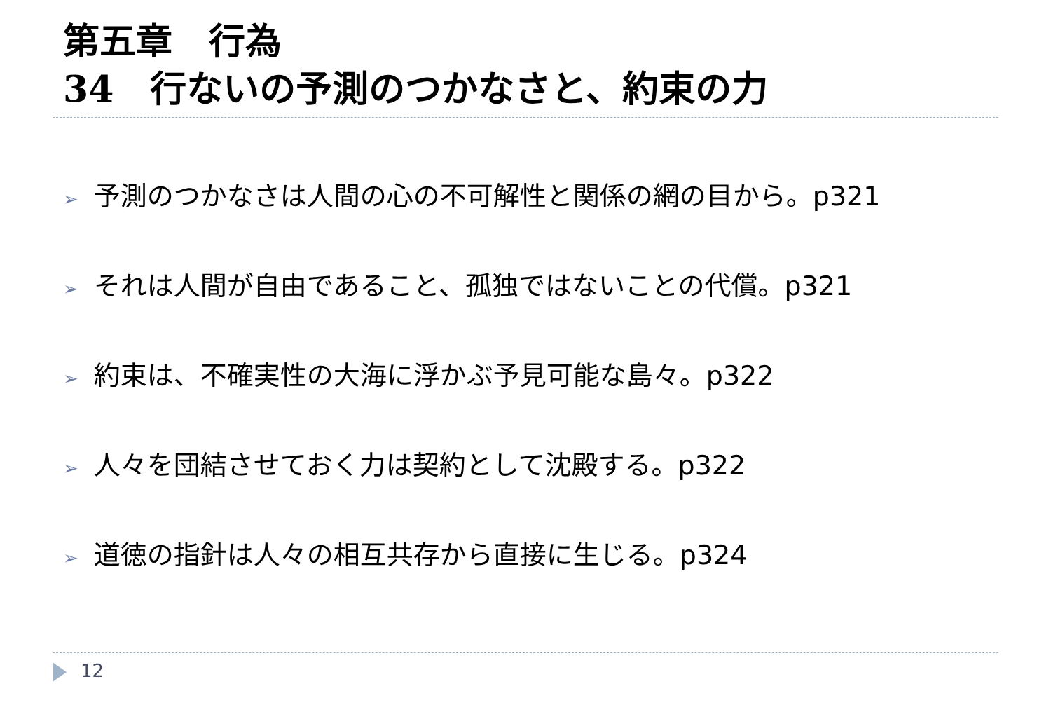第五章　行為
34　行ないの予測のつかなさと、約束の力
➢ 予測のつかなさは人間の心の不可解性と関係の網の目から。p321
➢ それは人間が自由であること、孤独ではないことの代償。p321
➢ 約束は、不確実性の大海に浮かぶ予見可能な島々。p322
➢ 人々を団結させておく力は契約として沈殿する。p322
➢ 道徳の指針は人々の相互共存から直接に生じる。p324
12